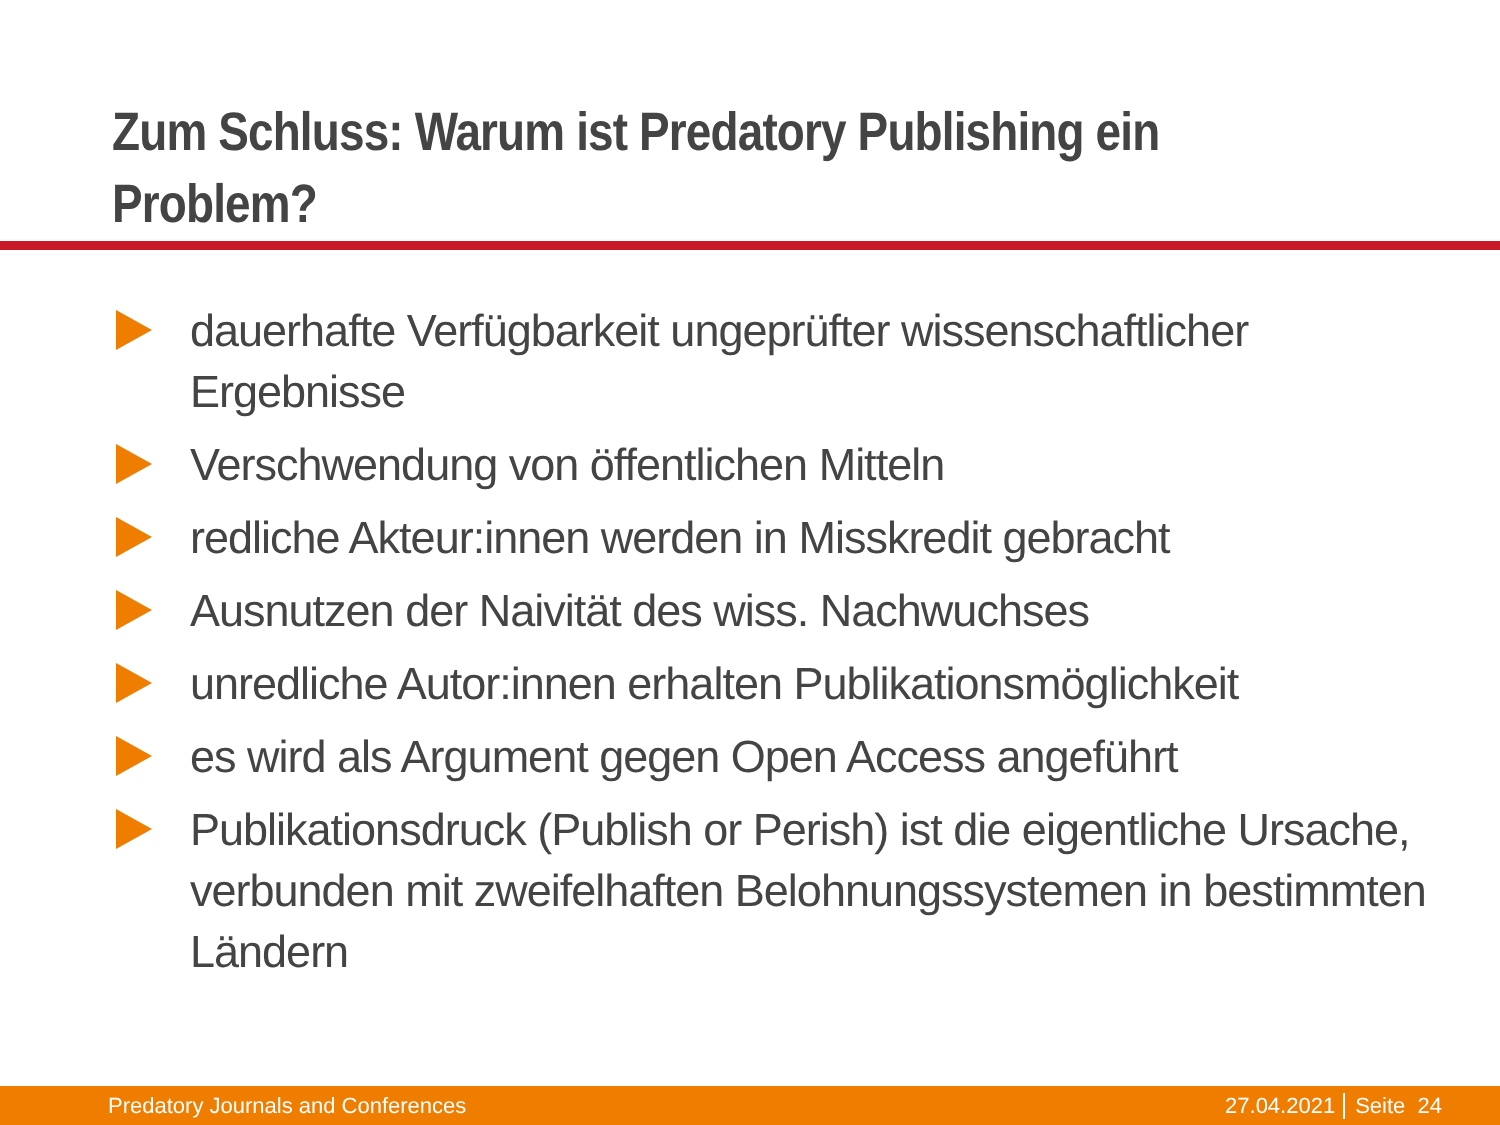Zum Schluss: Warum ist Predatory Publishing ein
Problem?
dauerhafte Verfügbarkeit ungeprüfter wissenschaftlicher Ergebnisse
Verschwendung von öffentlichen Mitteln
redliche Akteur:innen werden in Misskredit gebracht
Ausnutzen der Naivität des wiss. Nachwuchses
unredliche Autor:innen erhalten Publikationsmöglichkeit
es wird als Argument gegen Open Access angeführt
Publikationsdruck (Publish or Perish) ist die eigentliche Ursache, verbunden mit zweifelhaften Belohnungssystemen in bestimmten Ländern
Predatory Journals and Conferences 27.04.2021 Seite 24